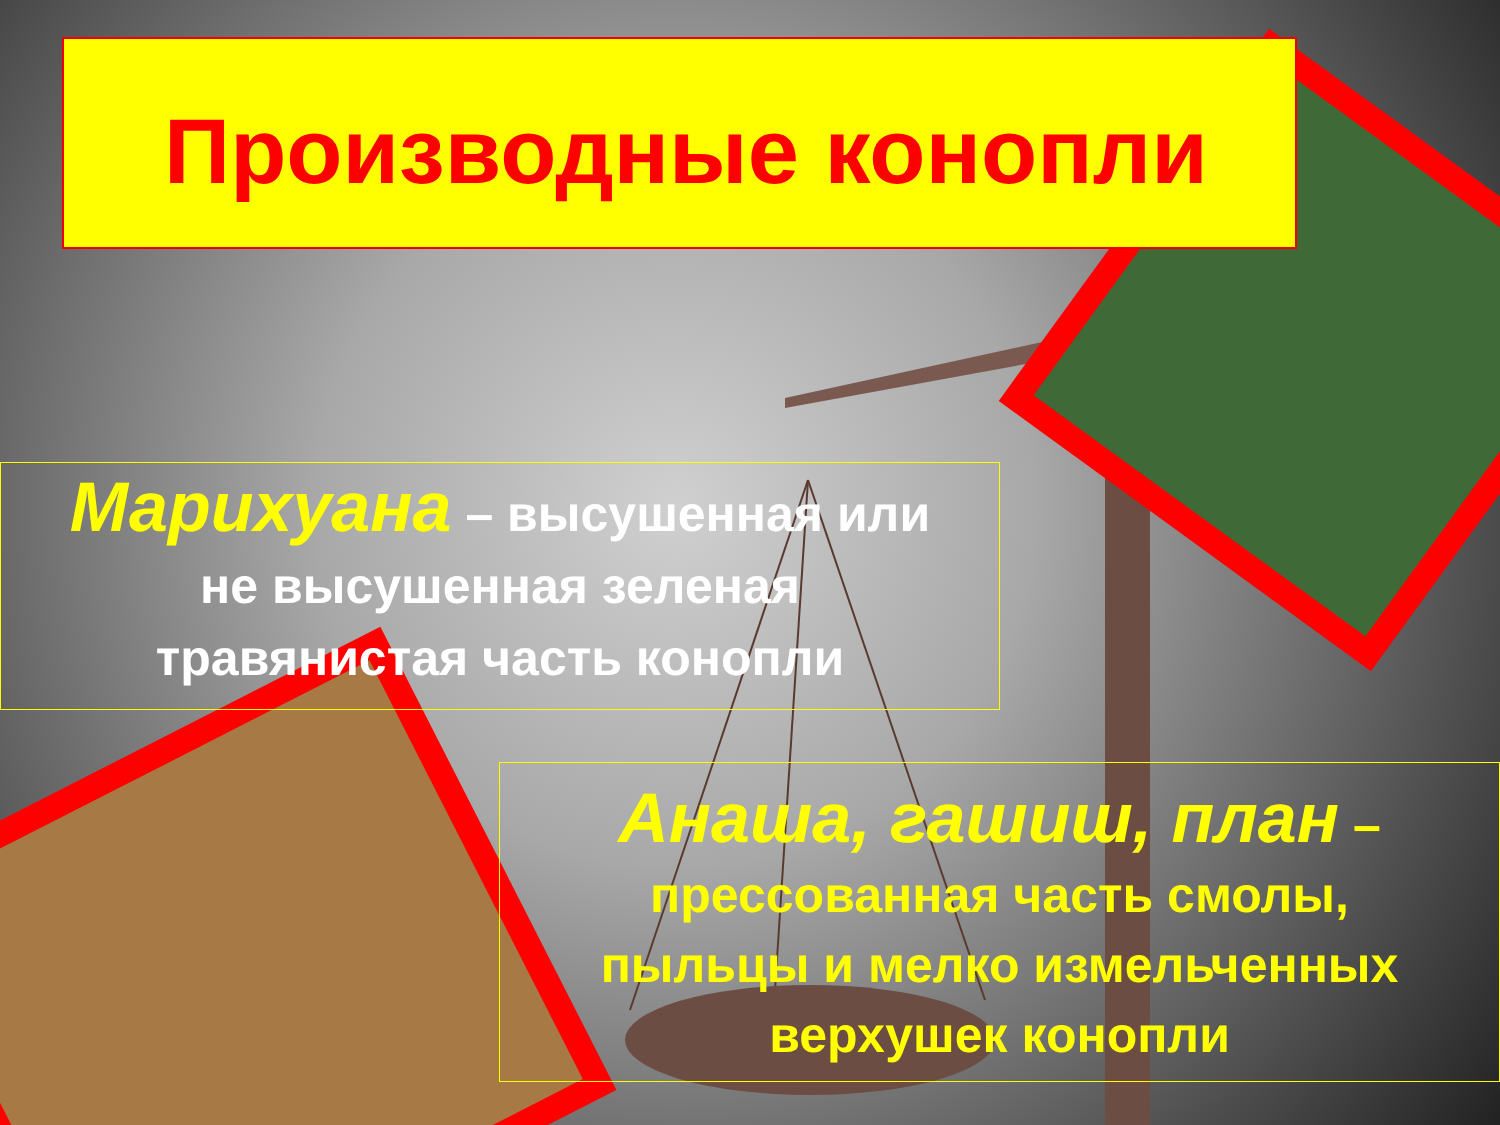Производные конопли
Марихуана – высушенная или
не высушенная зеленая
травянистая часть конопли
Анаша, гашиш, план –
прессованная часть смолы,
пыльцы и мелко измельченных
верхушек конопли